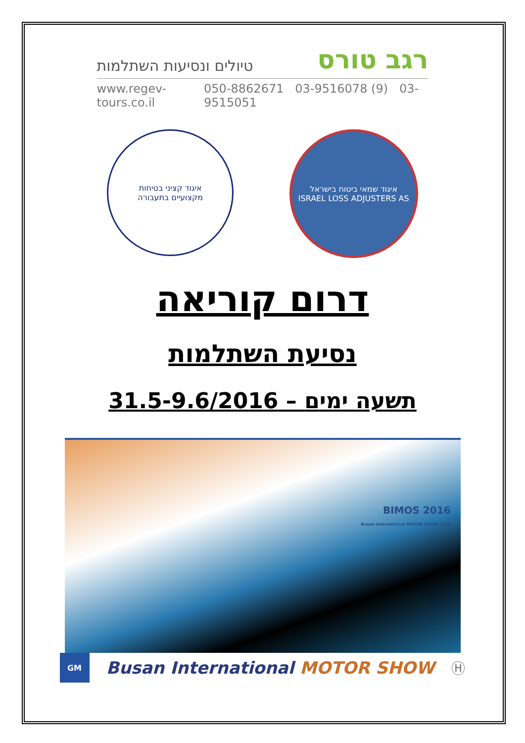רגב טורס טיולים ונסיעות השתלמות
www.regev-tours.co.il 050-8862671 03-9516078 (9) 03-9515051
איגוד קציני בטיחות
מקצועיים בתעבורה
איגוד שמאי ביטוח בישראל
ISRAEL LOSS ADJUSTERS AS
דרום קוריאה
נסיעת השתלמות
תשעה ימים – 31.5-9.6/2016
BIMOS 2016
Busan International MOTOR SHOW 2016
GM
Busan International MOTOR SHOW Ⓗ